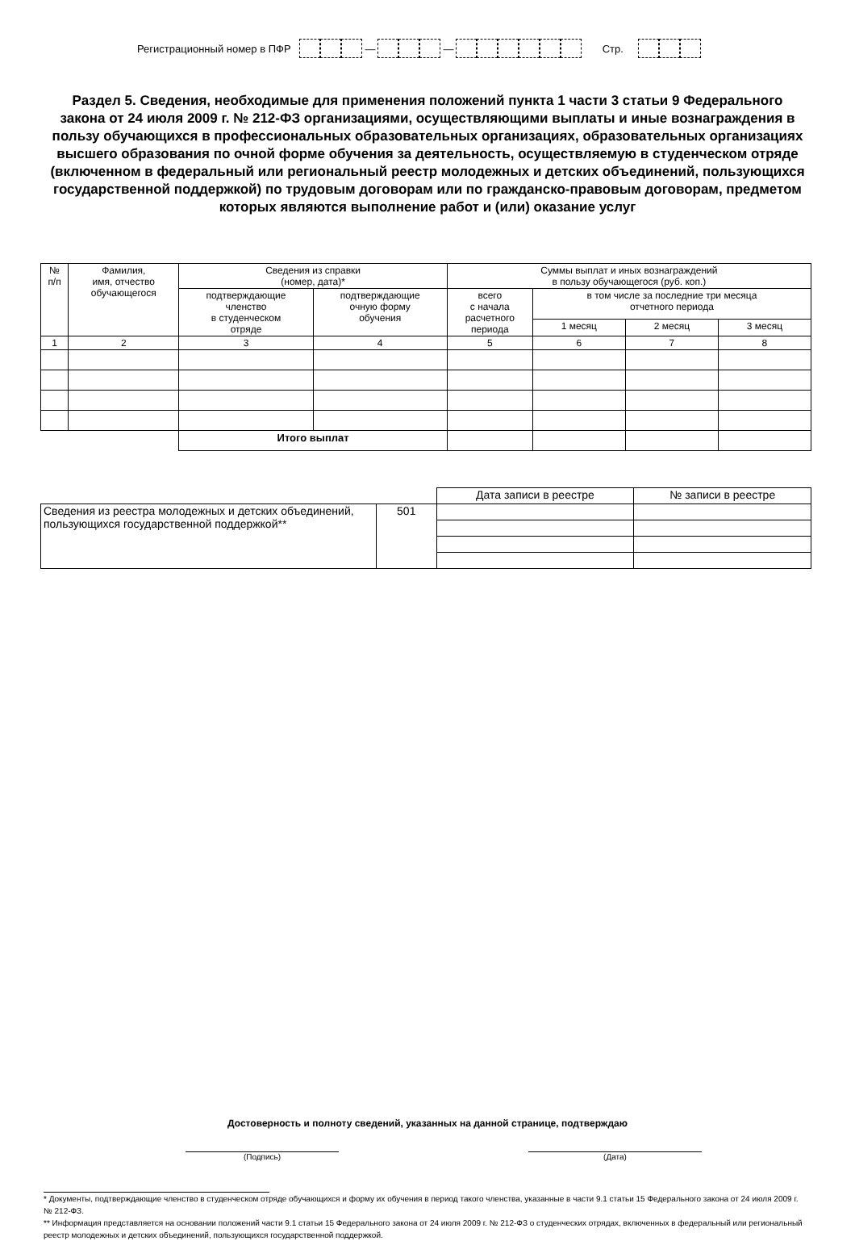Регистрационный номер в ПФР — — Стр.
Раздел 5. Сведения, необходимые для применения положений пункта 1 части 3 статьи 9 Федерального закона от 24 июля 2009 г. № 212-ФЗ организациями, осуществляющими выплаты и иные вознаграждения в пользу обучающихся в профессиональных образовательных организациях, образовательных организациях высшего образования по очной форме обучения за деятельность, осуществляемую в студенческом отряде (включенном в федеральный или региональный реестр молодежных и детских объединений, пользующихся государственной поддержкой) по трудовым договорам или по гражданско-правовым договорам, предметом которых являются выполнение работ и (или) оказание услуг
| № п/п | Фамилия, имя, отчество обучающегося | Сведения из справки (номер, дата)* | | Суммы выплат и иных вознаграждений в пользу обучающегося (руб. коп.) | | | |
| --- | --- | --- | --- | --- | --- | --- | --- |
| | | подтверждающие членство в студенческом отряде | подтверждающие очную форму обучения | всего с начала расчетного периода | в том числе за последние три месяца отчетного периода | | |
| | | | | | 1 месяц | 2 месяц | 3 месяц |
| 1 | 2 | 3 | 4 | 5 | 6 | 7 | 8 |
| | | Итого выплат | | | | | |
| | | Дата записи в реестре | № записи в реестре |
| Сведения из реестра молодежных и детских объединений, пользующихся государственной поддержкой** | 501 | | |
Достоверность и полноту сведений, указанных на данной странице, подтверждаю
(Подпись) (Дата)
* Документы, подтверждающие членство в студенческом отряде обучающихся и форму их обучения в период такого членства, указанные в части 9.1 статьи 15 Федерального закона от 24 июля 2009 г. № 212-ФЗ.
** Информация представляется на основании положений части 9.1 статьи 15 Федерального закона от 24 июля 2009 г. № 212-ФЗ о студенческих отрядах, включенных в федеральный или региональный реестр молодежных и детских объединений, пользующихся государственной поддержкой.